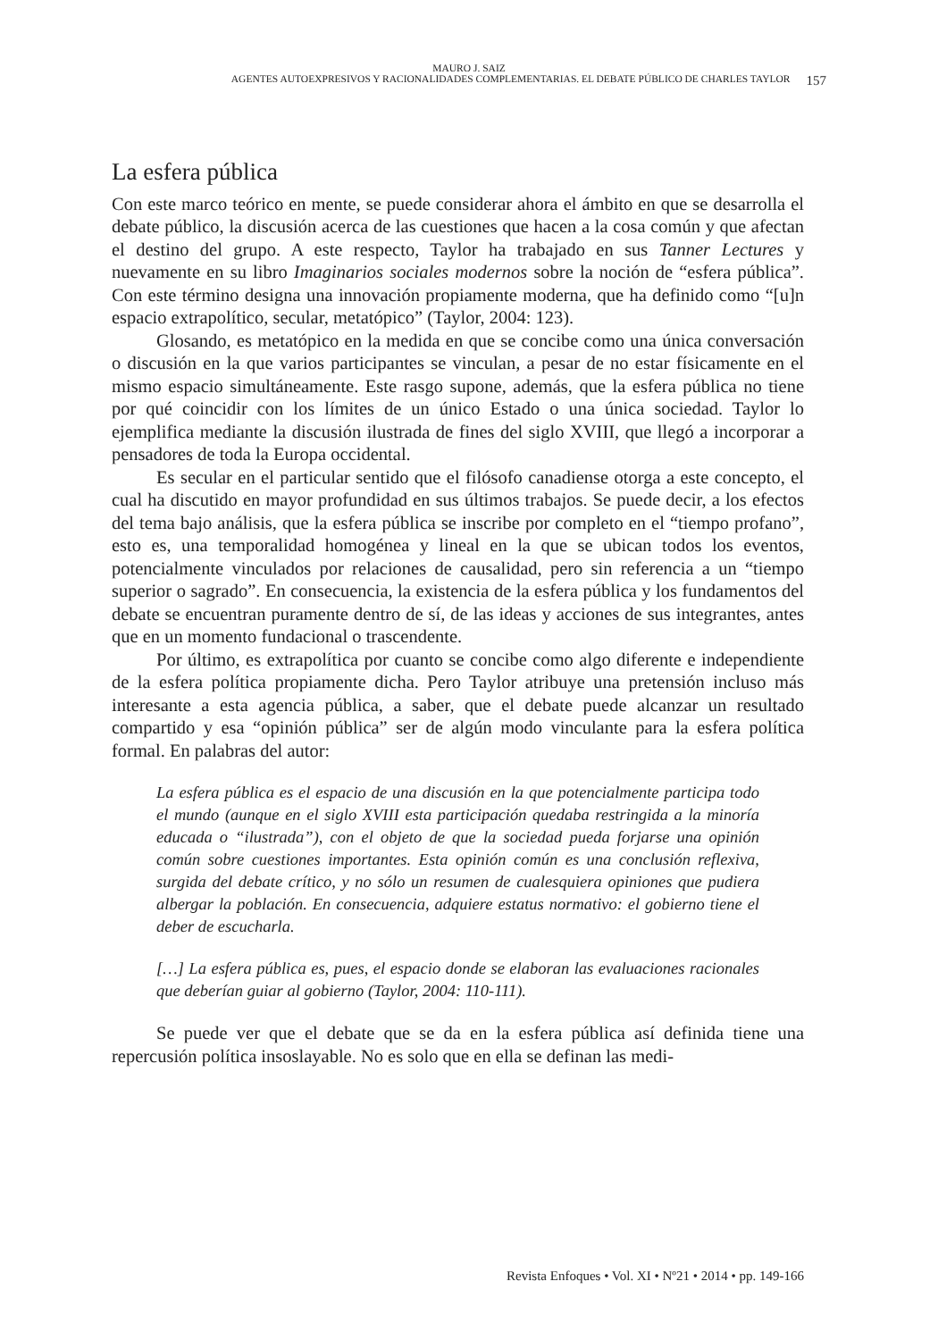MAURO J. SAIZ
AGENTES AUTOEXPRESIVOS Y RACIONALIDADES COMPLEMENTARIAS. EL DEBATE PÚBLICO DE CHARLES TAYLOR 157
La esfera pública
Con este marco teórico en mente, se puede considerar ahora el ámbito en que se desarrolla el debate público, la discusión acerca de las cuestiones que hacen a la cosa común y que afectan el destino del grupo. A este respecto, Taylor ha trabajado en sus Tanner Lectures y nuevamente en su libro Imaginarios sociales modernos sobre la noción de “esfera pública”. Con este término designa una innovación propiamente moderna, que ha definido como “[u]n espacio extrapolítico, secular, metatópico” (Taylor, 2004: 123).
Glosando, es metatópico en la medida en que se concibe como una única conversación o discusión en la que varios participantes se vinculan, a pesar de no estar físicamente en el mismo espacio simultáneamente. Este rasgo supone, además, que la esfera pública no tiene por qué coincidir con los límites de un único Estado o una única sociedad. Taylor lo ejemplifica mediante la discusión ilustrada de fines del siglo XVIII, que llegó a incorporar a pensadores de toda la Europa occidental.
Es secular en el particular sentido que el filósofo canadiense otorga a este concepto, el cual ha discutido en mayor profundidad en sus últimos trabajos. Se puede decir, a los efectos del tema bajo análisis, que la esfera pública se inscribe por completo en el “tiempo profano”, esto es, una temporalidad homogénea y lineal en la que se ubican todos los eventos, potencialmente vinculados por relaciones de causalidad, pero sin referencia a un “tiempo superior o sagrado”. En consecuencia, la existencia de la esfera pública y los fundamentos del debate se encuentran puramente dentro de sí, de las ideas y acciones de sus integrantes, antes que en un momento fundacional o trascendente.
Por último, es extrapolítica por cuanto se concibe como algo diferente e independiente de la esfera política propiamente dicha. Pero Taylor atribuye una pretensión incluso más interesante a esta agencia pública, a saber, que el debate puede alcanzar un resultado compartido y esa “opinión pública” ser de algún modo vinculante para la esfera política formal. En palabras del autor:
La esfera pública es el espacio de una discusión en la que potencialmente participa todo el mundo (aunque en el siglo XVIII esta participación quedaba restringida a la minoría educada o “ilustrada”), con el objeto de que la sociedad pueda forjarse una opinión común sobre cuestiones importantes. Esta opinión común es una conclusión reflexiva, surgida del debate crítico, y no sólo un resumen de cualesquiera opiniones que pudiera albergar la población. En consecuencia, adquiere estatus normativo: el gobierno tiene el deber de escucharla.
[…] La esfera pública es, pues, el espacio donde se elaboran las evaluaciones racionales que deberían guiar al gobierno (Taylor, 2004: 110-111).
Se puede ver que el debate que se da en la esfera pública así definida tiene una repercusión política insoslayable. No es solo que en ella se definan las medi-
Revista Enfoques • Vol. XI • Nº21 • 2014 • pp. 149-166